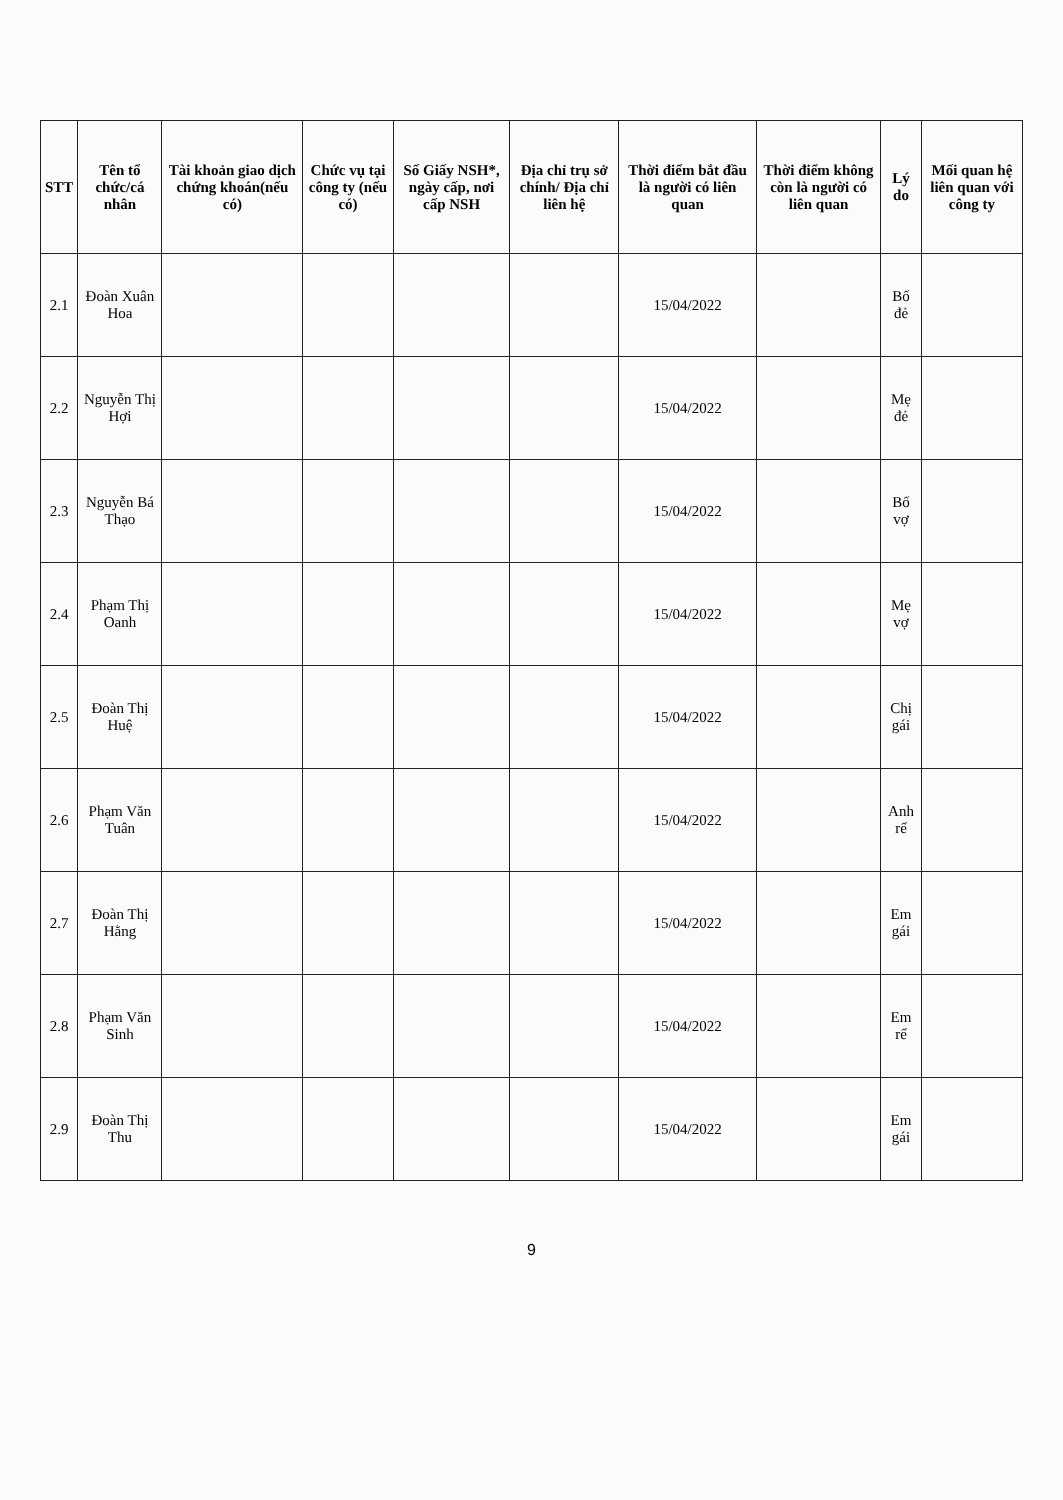| STT | Tên tổ chức/cá nhân | Tài khoản giao dịch chứng khoán(nếu có) | Chức vụ tại công ty (nếu có) | Số Giấy NSH*, ngày cấp, nơi cấp NSH | Địa chỉ trụ sở chính/ Địa chỉ liên hệ | Thời điểm bắt đầu là người có liên quan | Thời điểm không còn là người có liên quan | Lý do | Mối quan hệ liên quan với công ty |
| --- | --- | --- | --- | --- | --- | --- | --- | --- | --- |
| 2.1 | Đoàn Xuân Hoa | | | | | 15/04/2022 | | Bố đẻ | |
| 2.2 | Nguyễn Thị Hợi | | | | | 15/04/2022 | | Mẹ đẻ | |
| 2.3 | Nguyễn Bá Thạo | | | | | 15/04/2022 | | Bố vợ | |
| 2.4 | Phạm Thị Oanh | | | | | 15/04/2022 | | Mẹ vợ | |
| 2.5 | Đoàn Thị Huệ | | | | | 15/04/2022 | | Chị gái | |
| 2.6 | Phạm Văn Tuân | | | | | 15/04/2022 | | Anh rể | |
| 2.7 | Đoàn Thị Hằng | | | | | 15/04/2022 | | Em gái | |
| 2.8 | Phạm Văn Sinh | | | | | 15/04/2022 | | Em rể | |
| 2.9 | Đoàn Thị Thu | | | | | 15/04/2022 | | Em gái | |
9